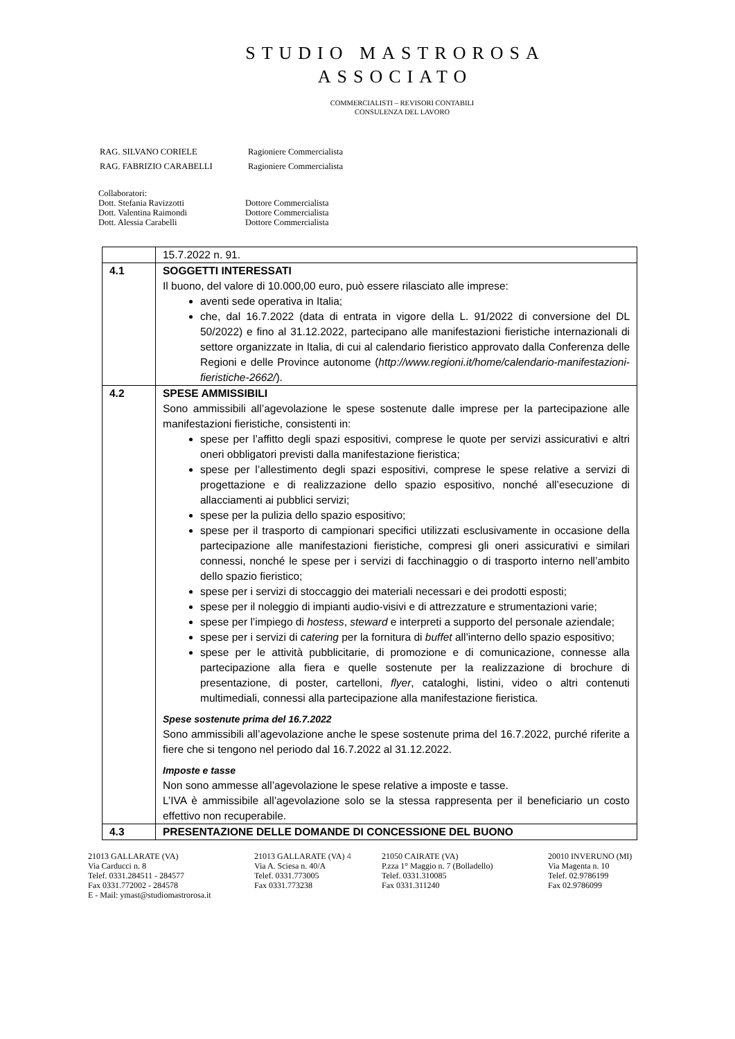STUDIO MASTROROSA
ASSOCIATO
COMMERCIALISTI – REVISORI CONTABILI
CONSULENZA DEL LAVORO
| RAG. SILVANO CORIELE | Ragioniere Commercialista |
| RAG. FABRIZIO CARABELLI | Ragioniere Commercialista |
Collaboratori:
Dott. Stefania Ravizzotti Dottore Commercialista
Dott. Valentina Raimondi Dottore Commercialista
Dott. Alessia Carabelli Dottore Commercialista
| | 15.7.2022 n. 91. |
| 4.1 | SOGGETTI INTERESSATI Il buono, del valore di 10.000,00 euro, può essere rilasciato alle imprese: aventi sede operativa in Italia; che, dal 16.7.2022 (data di entrata in vigore della L. 91/2022 di conversione del DL 50/2022) e fino al 31.12.2022, partecipano alle manifestazioni fieristiche internazionali di settore organizzate in Italia, di cui al calendario fieristico approvato dalla Conferenza delle Regioni e delle Province autonome ( http://www.regioni.it/home/calendario-manifestazioni-fieristiche-2662/ ). |
| 4.2 | SPESE AMMISSIBILI Sono ammissibili all’agevolazione le spese sostenute dalle imprese per la partecipazione alle manifestazioni fieristiche, consistenti in: spese per l’affitto degli spazi espositivi, comprese le quote per servizi assicurativi e altri oneri obbligatori previsti dalla manifestazione fieristica; spese per l’allestimento degli spazi espositivi, comprese le spese relative a servizi di progettazione e di realizzazione dello spazio espositivo, nonché all’esecuzione di allacciamenti ai pubblici servizi; spese per la pulizia dello spazio espositivo; spese per il trasporto di campionari specifici utilizzati esclusivamente in occasione della partecipazione alle manifestazioni fieristiche, compresi gli oneri assicurativi e similari connessi, nonché le spese per i servizi di facchinaggio o di trasporto interno nell’ambito dello spazio fieristico; spese per i servizi di stoccaggio dei materiali necessari e dei prodotti esposti; spese per il noleggio di impianti audio-visivi e di attrezzature e strumentazioni varie; spese per l’impiego di hostess , steward e interpreti a supporto del personale aziendale; spese per i servizi di catering per la fornitura di buffet all’interno dello spazio espositivo; spese per le attività pubblicitarie, di promozione e di comunicazione, connesse alla partecipazione alla fiera e quelle sostenute per la realizzazione di brochure di presentazione, di poster, cartelloni, flyer , cataloghi, listini, video o altri contenuti multimediali, connessi alla partecipazione alla manifestazione fieristica. Spese sostenute prima del 16.7.2022 Sono ammissibili all’agevolazione anche le spese sostenute prima del 16.7.2022, purché riferite a fiere che si tengono nel periodo dal 16.7.2022 al 31.12.2022. Imposte e tasse Non sono ammesse all’agevolazione le spese relative a imposte e tasse. L’IVA è ammissibile all’agevolazione solo se la stessa rappresenta per il beneficiario un costo effettivo non recuperabile. |
| 4.3 | PRESENTAZIONE DELLE DOMANDE DI CONCESSIONE DEL BUONO |
21013 GALLARATE (VA)
Via Carducci n. 8
Telef. 0331.284511 - 284577
Fax 0331.772002 - 284578
E - Mail: ymast@studiomastrorosa.it
21013 GALLARATE (VA) 4
Via A. Sciesa n. 40/A
Telef. 0331.773005
Fax 0331.773238
21050 CAIRATE (VA)
P.zza 1° Maggio n. 7 (Bolladello)
Telef. 0331.310085
Fax 0331.311240
20010 INVERUNO (MI)
Via Magenta n. 10
Telef. 02.9786199
Fax 02.9786099